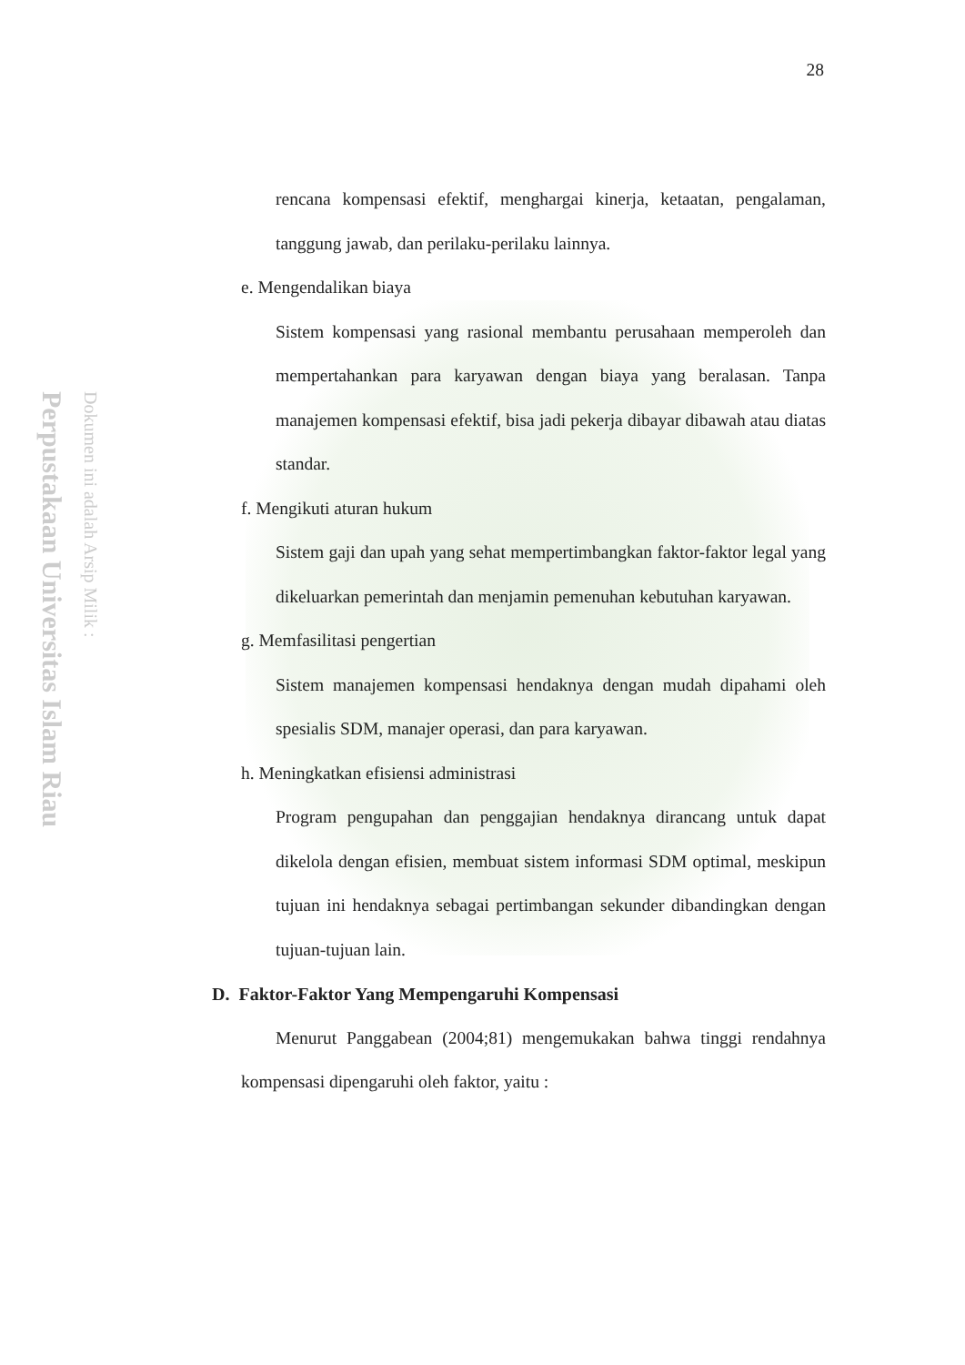Perpustakaan Universitas Islam Riau
Dokumen ini adalah Arsip Milik :
28
rencana kompensasi efektif, menghargai kinerja, ketaatan, pengalaman, tanggung jawab, dan perilaku-perilaku lainnya.
e. Mengendalikan biaya
Sistem kompensasi yang rasional membantu perusahaan memperoleh dan mempertahankan para karyawan dengan biaya yang beralasan. Tanpa manajemen kompensasi efektif, bisa jadi pekerja dibayar dibawah atau diatas standar.
f. Mengikuti aturan hukum
Sistem gaji dan upah yang sehat mempertimbangkan faktor-faktor legal yang dikeluarkan pemerintah dan menjamin pemenuhan kebutuhan karyawan.
g. Memfasilitasi pengertian
Sistem manajemen kompensasi hendaknya dengan mudah dipahami oleh spesialis SDM, manajer operasi, dan para karyawan.
h. Meningkatkan efisiensi administrasi
Program pengupahan dan penggajian hendaknya dirancang untuk dapat dikelola dengan efisien, membuat sistem informasi SDM optimal, meskipun tujuan ini hendaknya sebagai pertimbangan sekunder dibandingkan dengan tujuan-tujuan lain.
D. Faktor-Faktor Yang Mempengaruhi Kompensasi
Menurut Panggabean (2004;81) mengemukakan bahwa tinggi rendahnya kompensasi dipengaruhi oleh faktor, yaitu :